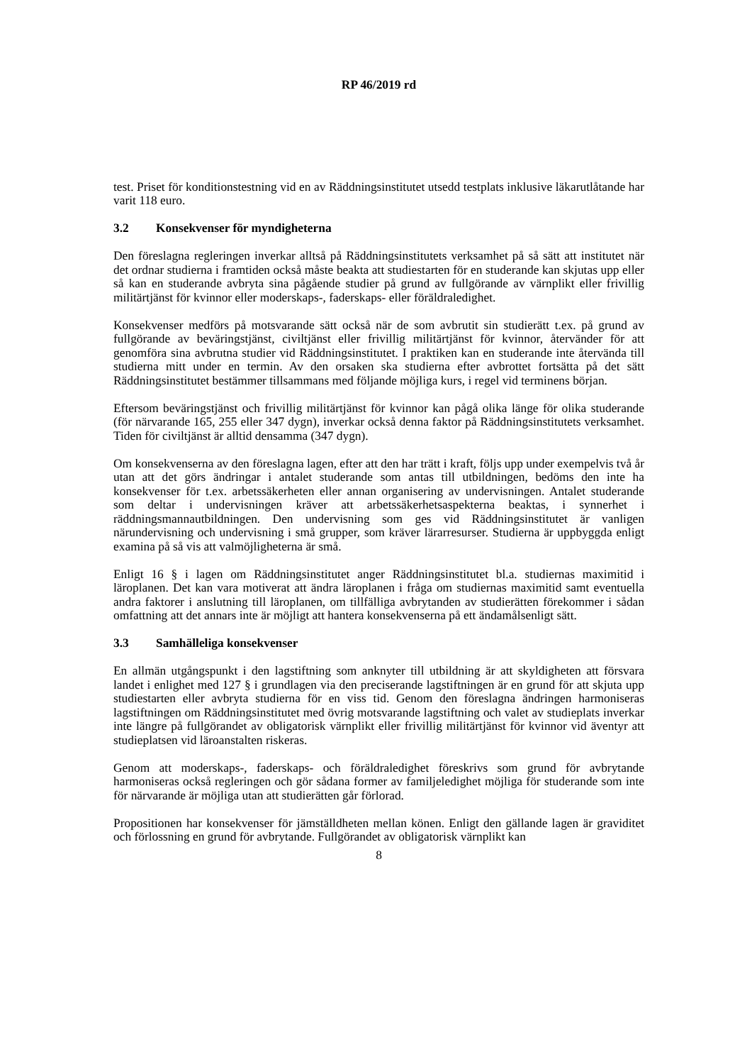RP 46/2019 rd
test. Priset för konditionstestning vid en av Räddningsinstitutet utsedd testplats inklusive läkar­utlåtande har varit 118 euro.
3.2 Konsekvenser för myndigheterna
Den föreslagna regleringen inverkar alltså på Räddningsinstitutets verksamhet på så sätt att in­stitutet när det ordnar studierna i framtiden också måste beakta att studiestarten för en stu­derande kan skjutas upp eller så kan en studerande avbryta sina pågående studier på grund av fullgörande av värnplikt eller frivillig militärtjänst för kvinnor eller moderskaps-, faderskaps- eller föräldraledighet.
Konsekvenser medförs på motsvarande sätt också när de som avbrutit sin studierätt t.ex. på grund av fullgörande av beväringstjänst, civiltjänst eller frivillig militärtjänst för kvinnor, åter­vänder för att genomföra sina avbrutna studier vid Räddningsinstitutet. I praktiken kan en stu­derande inte återvända till studierna mitt under en termin. Av den orsaken ska studierna efter avbrottet fortsätta på det sätt Räddningsinstitutet bestämmer tillsammans med följande möjliga kurs, i regel vid terminens början.
Eftersom beväringstjänst och frivillig militärtjänst för kvinnor kan pågå olika länge för olika studerande (för närvarande 165, 255 eller 347 dygn), inverkar också denna faktor på Räddnings­institutets verksamhet. Tiden för civiltjänst är alltid densamma (347 dygn).
Om konsekvenserna av den föreslagna lagen, efter att den har trätt i kraft, följs upp under ex­empelvis två år utan att det görs ändringar i antalet studerande som antas till utbildningen, be­döms den inte ha konsekvenser för t.ex. arbetssäkerheten eller annan organisering av undervis­ningen. Antalet studerande som deltar i undervisningen kräver att arbetssäkerhetsaspekterna beaktas, i synnerhet i räddningsmannautbildningen. Den undervisning som ges vid Räddnings­institutet är vanligen närundervisning och undervisning i små grupper, som kräver lärarresurser. Studierna är uppbyggda enligt examina på så vis att valmöjligheterna är små.
Enligt 16 § i lagen om Räddningsinstitutet anger Räddningsinstitutet bl.a. studiernas maximitid i läroplanen. Det kan vara motiverat att ändra läroplanen i fråga om studiernas maximitid samt eventuella andra faktorer i anslutning till läroplanen, om tillfälliga avbrytanden av studierätten förekommer i sådan omfattning att det annars inte är möjligt att hantera konsekvenserna på ett ändamålsenligt sätt.
3.3 Samhälleliga konsekvenser
En allmän utgångspunkt i den lagstiftning som anknyter till utbildning är att skyldigheten att försvara landet i enlighet med 127 § i grundlagen via den preciserande lagstiftningen är en grund för att skjuta upp studiestarten eller avbryta studierna för en viss tid. Genom den föreslagna ändringen harmoniseras lagstiftningen om Räddningsinstitutet med övrig motsvarande lagstift­ning och valet av studieplats inverkar inte längre på fullgörandet av obligatorisk värnplikt eller frivillig militärtjänst för kvinnor vid äventyr att studieplatsen vid läroanstalten riskeras.
Genom att moderskaps-, faderskaps- och föräldraledighet föreskrivs som grund för avbrytande harmoniseras också regleringen och gör sådana former av familjeledighet möjliga för stu­derande som inte för närvarande är möjliga utan att studierätten går förlorad.
Propositionen har konsekvenser för jämställdheten mellan könen. Enligt den gällande lagen är graviditet och förlossning en grund för avbrytande. Fullgörandet av obligatorisk värnplikt kan
8